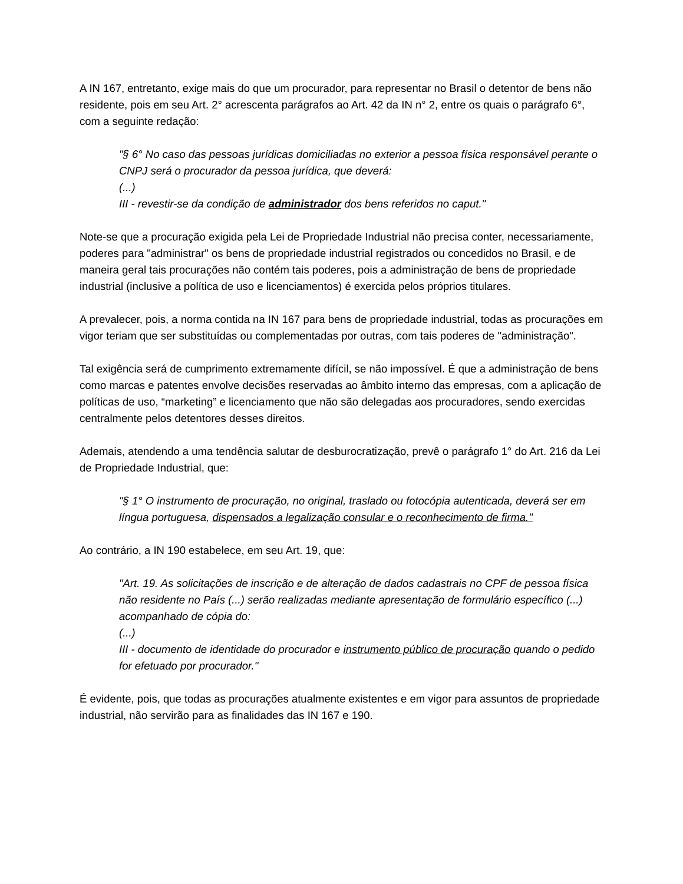A IN 167, entretanto, exige mais do que um procurador, para representar no Brasil o detentor de bens não residente, pois em seu Art. 2° acrescenta parágrafos ao Art. 42 da IN n° 2, entre os quais o parágrafo 6°, com a seguinte redação:
"§ 6° No caso das pessoas jurídicas domiciliadas no exterior a pessoa física responsável perante o CNPJ será o procurador da pessoa jurídica, que deverá:
(...)
III - revestir-se da condição de administrador dos bens referidos no caput."
Note-se que a procuração exigida pela Lei de Propriedade Industrial não precisa conter, necessariamente, poderes para "administrar" os bens de propriedade industrial registrados ou concedidos no Brasil, e de maneira geral tais procurações não contém tais poderes, pois a administração de bens de propriedade industrial (inclusive a política de uso e licenciamentos) é exercida pelos próprios titulares.
A prevalecer, pois, a norma contida na IN 167 para bens de propriedade industrial, todas as procurações em vigor teriam que ser substituídas ou complementadas por outras, com tais poderes de "administração".
Tal exigência será de cumprimento extremamente difícil, se não impossível. É que a administração de bens como marcas e patentes envolve decisões reservadas ao âmbito interno das empresas, com a aplicação de políticas de uso, “marketing” e licenciamento que não são delegadas aos procuradores, sendo exercidas centralmente pelos detentores desses direitos.
Ademais, atendendo a uma tendência salutar de desburocratização, prevê o parágrafo 1° do Art. 216 da Lei de Propriedade Industrial, que:
"§ 1° O instrumento de procuração, no original, traslado ou fotocópia autenticada, deverá ser em língua portuguesa, dispensados a legalização consular e o reconhecimento de firma."
Ao contrário, a IN 190 estabelece, em seu Art. 19, que:
"Art. 19. As solicitações de inscrição e de alteração de dados cadastrais no CPF de pessoa física não residente no País (...) serão realizadas mediante apresentação de formulário específico (...) acompanhado de cópia do:
(...)
III - documento de identidade do procurador e instrumento público de procuração quando o pedido for efetuado por procurador."
É evidente, pois, que todas as procurações atualmente existentes e em vigor para assuntos de propriedade industrial, não servirão para as finalidades das IN 167 e 190.